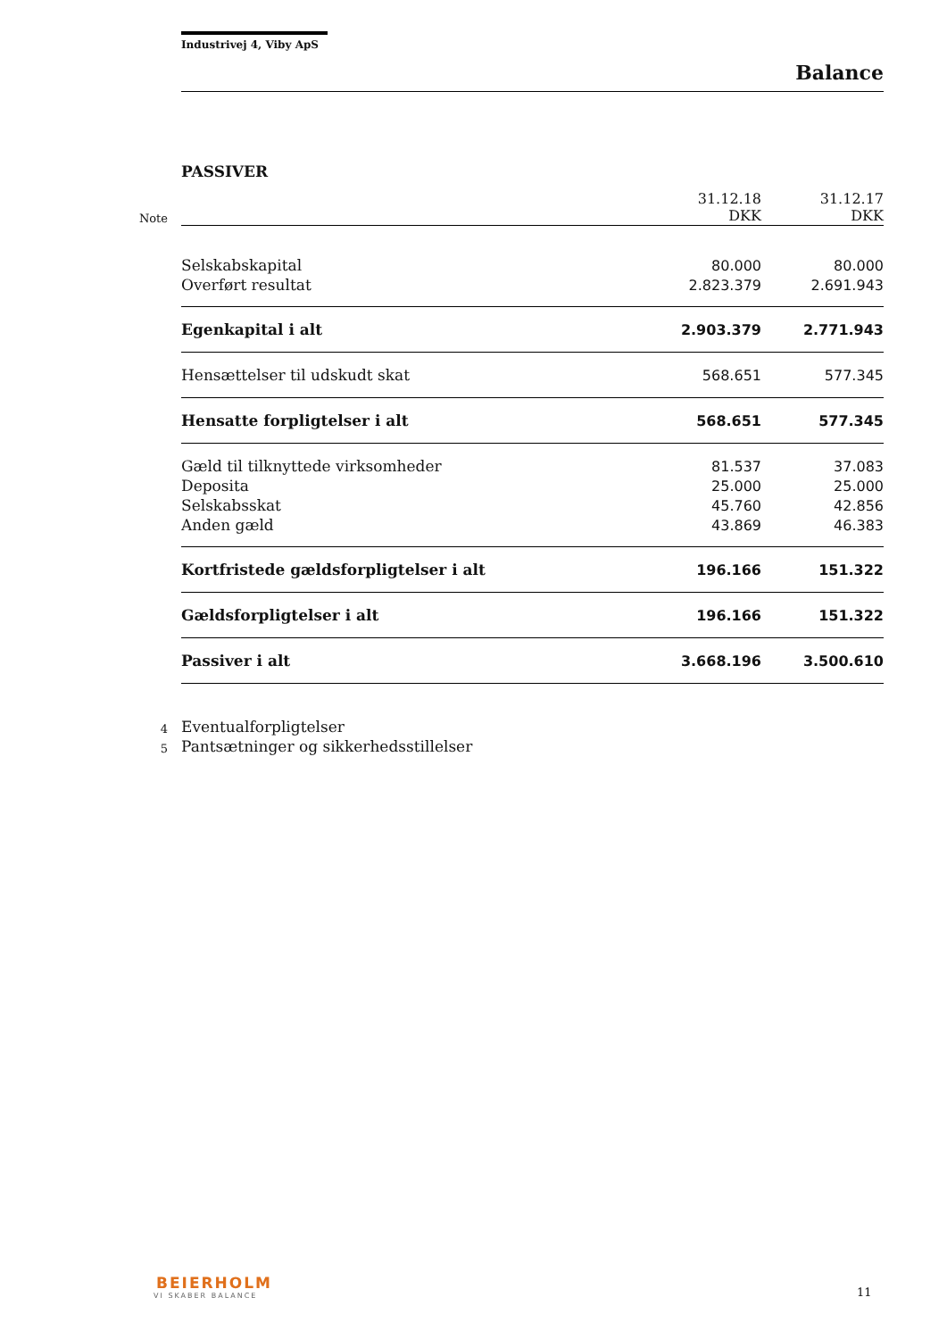Industrivej 4, Viby ApS
Balance
PASSIVER
| Note | | 31.12.18 DKK | 31.12.17 DKK |
| | Selskabskapital | 80.000 | 80.000 |
| | Overført resultat | 2.823.379 | 2.691.943 |
| | Egenkapital i alt | 2.903.379 | 2.771.943 |
| | Hensættelser til udskudt skat | 568.651 | 577.345 |
| | Hensatte forpligtelser i alt | 568.651 | 577.345 |
| | Gæld til tilknyttede virksomheder | 81.537 | 37.083 |
| | Deposita | 25.000 | 25.000 |
| | Selskabsskat | 45.760 | 42.856 |
| | Anden gæld | 43.869 | 46.383 |
| | Kortfristede gældsforpligtelser i alt | 196.166 | 151.322 |
| | Gældsforpligtelser i alt | 196.166 | 151.322 |
| | Passiver i alt | 3.668.196 | 3.500.610 |
| 4 | Eventualforpligtelser | | |
| 5 | Pantsætninger og sikkerhedsstillelser | | |
BEIERHOLM
VI SKABER BALANCE
11